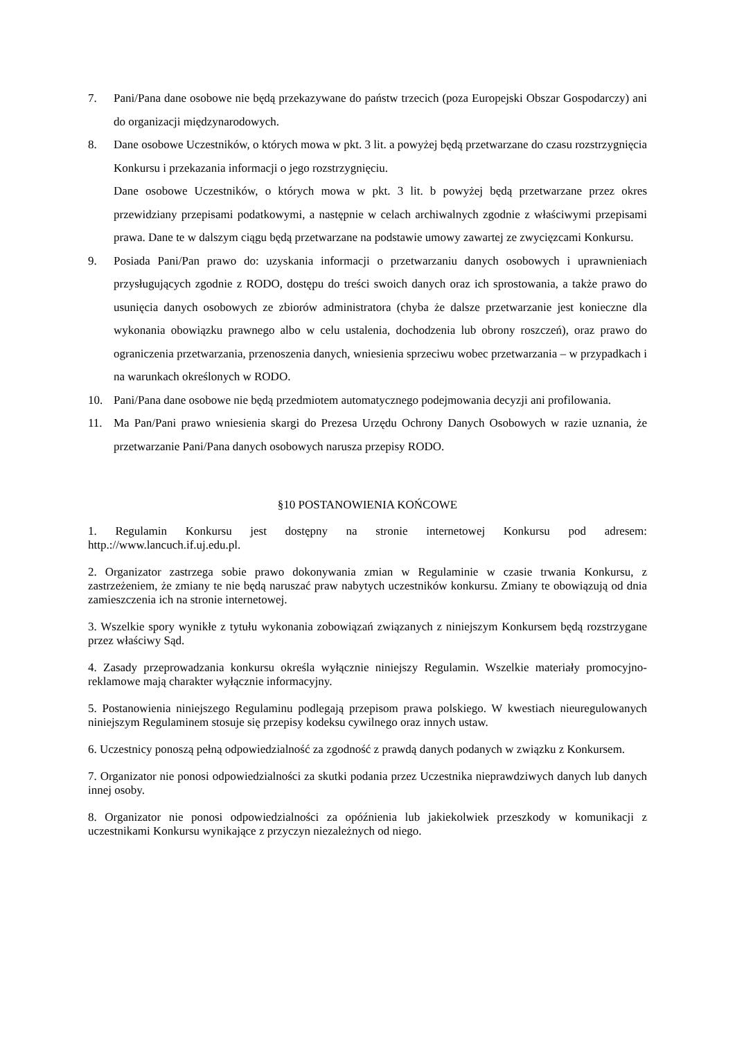7. Pani/Pana dane osobowe nie będą przekazywane do państw trzecich (poza Europejski Obszar Gospodarczy) ani do organizacji międzynarodowych.
8. Dane osobowe Uczestników, o których mowa w pkt. 3 lit. a powyżej będą przetwarzane do czasu rozstrzygnięcia Konkursu i przekazania informacji o jego rozstrzygnięciu.
Dane osobowe Uczestników, o których mowa w pkt. 3 lit. b powyżej będą przetwarzane przez okres przewidziany przepisami podatkowymi, a następnie w celach archiwalnych zgodnie z właściwymi przepisami prawa. Dane te w dalszym ciągu będą przetwarzane na podstawie umowy zawartej ze zwycięzcami Konkursu.
9. Posiada Pani/Pan prawo do: uzyskania informacji o przetwarzaniu danych osobowych i uprawnieniach przysługujących zgodnie z RODO, dostępu do treści swoich danych oraz ich sprostowania, a także prawo do usunięcia danych osobowych ze zbiorów administratora (chyba że dalsze przetwarzanie jest konieczne dla wykonania obowiązku prawnego albo w celu ustalenia, dochodzenia lub obrony roszczeń), oraz prawo do ograniczenia przetwarzania, przenoszenia danych, wniesienia sprzeciwu wobec przetwarzania – w przypadkach i na warunkach określonych w RODO.
10. Pani/Pana dane osobowe nie będą przedmiotem automatycznego podejmowania decyzji ani profilowania.
11. Ma Pan/Pani prawo wniesienia skargi do Prezesa Urzędu Ochrony Danych Osobowych w razie uznania, że przetwarzanie Pani/Pana danych osobowych narusza przepisy RODO.
§10 POSTANOWIENIA KOŃCOWE
1. Regulamin Konkursu jest dostępny na stronie internetowej Konkursu pod adresem: http.://www.lancuch.if.uj.edu.pl.
2. Organizator zastrzega sobie prawo dokonywania zmian w Regulaminie w czasie trwania Konkursu, z zastrzeżeniem, że zmiany te nie będą naruszać praw nabytych uczestników konkursu. Zmiany te obowiązują od dnia zamieszczenia ich na stronie internetowej.
3. Wszelkie spory wynikłe z tytułu wykonania zobowiązań związanych z niniejszym Konkursem będą rozstrzygane przez właściwy Sąd.
4. Zasady przeprowadzania konkursu określa wyłącznie niniejszy Regulamin. Wszelkie materiały promocyjno-reklamowe mają charakter wyłącznie informacyjny.
5. Postanowienia niniejszego Regulaminu podlegają przepisom prawa polskiego. W kwestiach nieuregulowanych niniejszym Regulaminem stosuje się przepisy kodeksu cywilnego oraz innych ustaw.
6. Uczestnicy ponoszą pełną odpowiedzialność za zgodność z prawdą danych podanych w związku z Konkursem.
7. Organizator nie ponosi odpowiedzialności za skutki podania przez Uczestnika nieprawdziwych danych lub danych innej osoby.
8. Organizator nie ponosi odpowiedzialności za opóźnienia lub jakiekolwiek przeszkody w komunikacji z uczestnikami Konkursu wynikające z przyczyn niezależnych od niego.